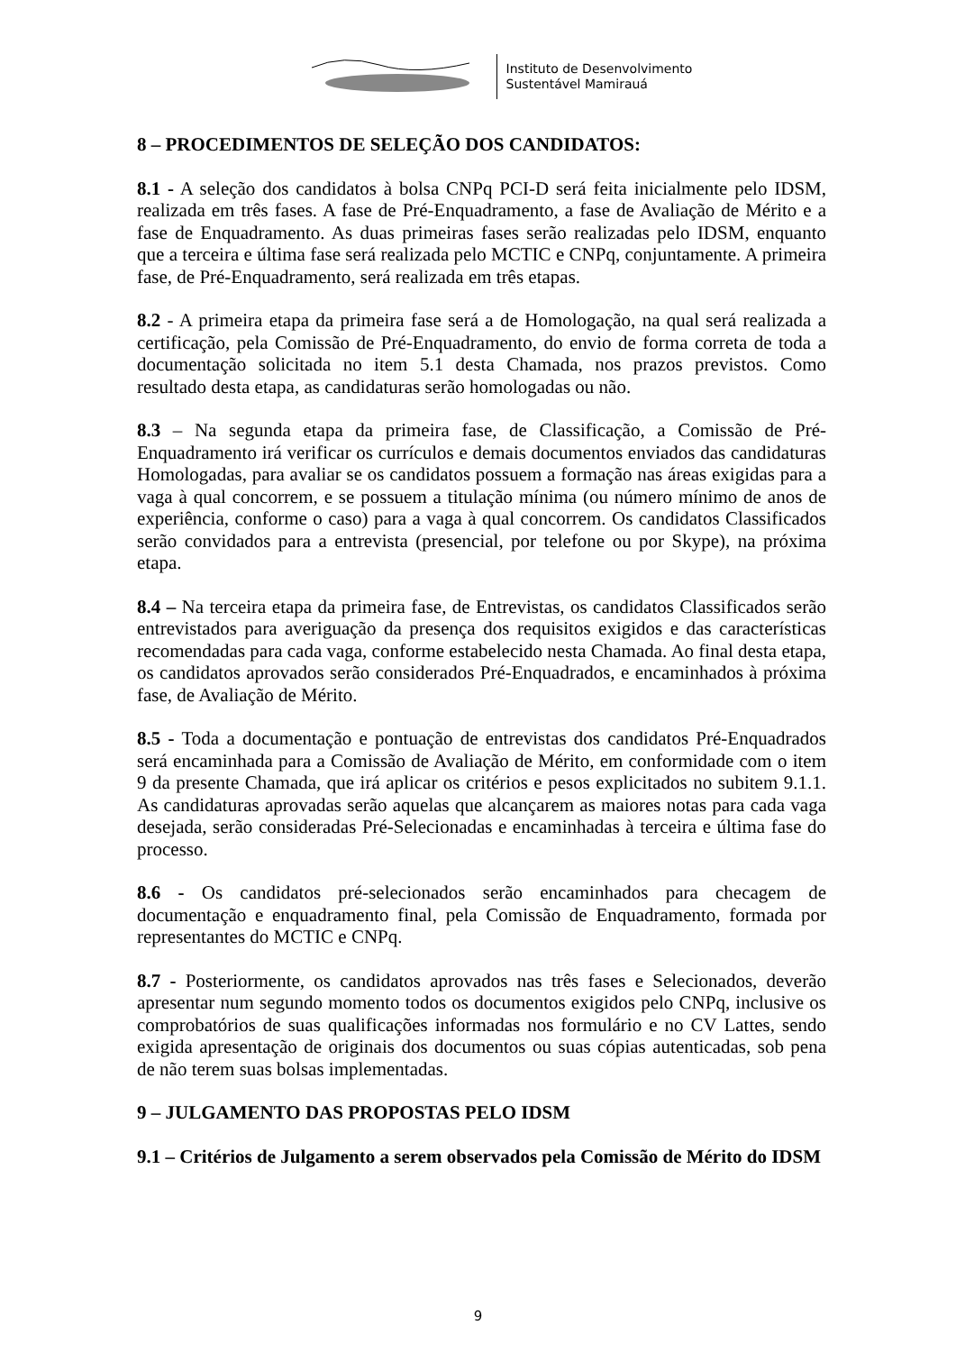Instituto de Desenvolvimento
Sustentável Mamirauá
8 – PROCEDIMENTOS DE SELEÇÃO DOS CANDIDATOS:
8.1 - A seleção dos candidatos à bolsa CNPq PCI-D será feita inicialmente pelo IDSM, realizada em três fases. A fase de Pré-Enquadramento, a fase de Avaliação de Mérito e a fase de Enquadramento. As duas primeiras fases serão realizadas pelo IDSM, enquanto que a terceira e última fase será realizada pelo MCTIC e CNPq, conjuntamente. A primeira fase, de Pré-Enquadramento, será realizada em três etapas.
8.2 - A primeira etapa da primeira fase será a de Homologação, na qual será realizada a certificação, pela Comissão de Pré-Enquadramento, do envio de forma correta de toda a documentação solicitada no item 5.1 desta Chamada, nos prazos previstos. Como resultado desta etapa, as candidaturas serão homologadas ou não.
8.3 – Na segunda etapa da primeira fase, de Classificação, a Comissão de Pré-Enquadramento irá verificar os currículos e demais documentos enviados das candidaturas Homologadas, para avaliar se os candidatos possuem a formação nas áreas exigidas para a vaga à qual concorrem, e se possuem a titulação mínima (ou número mínimo de anos de experiência, conforme o caso) para a vaga à qual concorrem. Os candidatos Classificados serão convidados para a entrevista (presencial, por telefone ou por Skype), na próxima etapa.
8.4 – Na terceira etapa da primeira fase, de Entrevistas, os candidatos Classificados serão entrevistados para averiguação da presença dos requisitos exigidos e das características recomendadas para cada vaga, conforme estabelecido nesta Chamada. Ao final desta etapa, os candidatos aprovados serão considerados Pré-Enquadrados, e encaminhados à próxima fase, de Avaliação de Mérito.
8.5 - Toda a documentação e pontuação de entrevistas dos candidatos Pré-Enquadrados será encaminhada para a Comissão de Avaliação de Mérito, em conformidade com o item 9 da presente Chamada, que irá aplicar os critérios e pesos explicitados no subitem 9.1.1. As candidaturas aprovadas serão aquelas que alcançarem as maiores notas para cada vaga desejada, serão consideradas Pré-Selecionadas e encaminhadas à terceira e última fase do processo.
8.6 - Os candidatos pré-selecionados serão encaminhados para checagem de documentação e enquadramento final, pela Comissão de Enquadramento, formada por representantes do MCTIC e CNPq.
8.7 - Posteriormente, os candidatos aprovados nas três fases e Selecionados, deverão apresentar num segundo momento todos os documentos exigidos pelo CNPq, inclusive os comprobatórios de suas qualificações informadas nos formulário e no CV Lattes, sendo exigida apresentação de originais dos documentos ou suas cópias autenticadas, sob pena de não terem suas bolsas implementadas.
9 – JULGAMENTO DAS PROPOSTAS PELO IDSM
9.1 – Critérios de Julgamento a serem observados pela Comissão de Mérito do IDSM
9